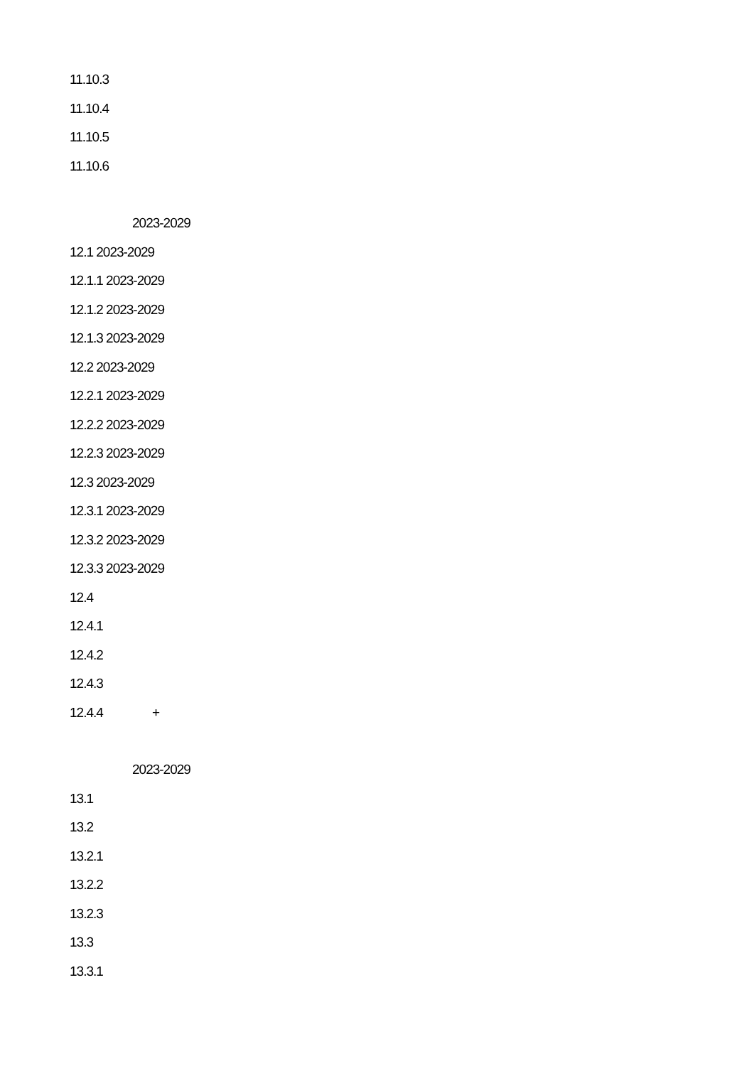11.10.3
11.10.4
11.10.5
11.10.6
2023-2029
12.1 2023-2029
12.1.1 2023-2029
12.1.2 2023-2029
12.1.3 2023-2029
12.2 2023-2029
12.2.1 2023-2029
12.2.2 2023-2029
12.2.3 2023-2029
12.3 2023-2029
12.3.1 2023-2029
12.3.2 2023-2029
12.3.3 2023-2029
12.4
12.4.1
12.4.2
12.4.3
12.4.4 +
2023-2029
13.1
13.2
13.2.1
13.2.2
13.2.3
13.3
13.3.1